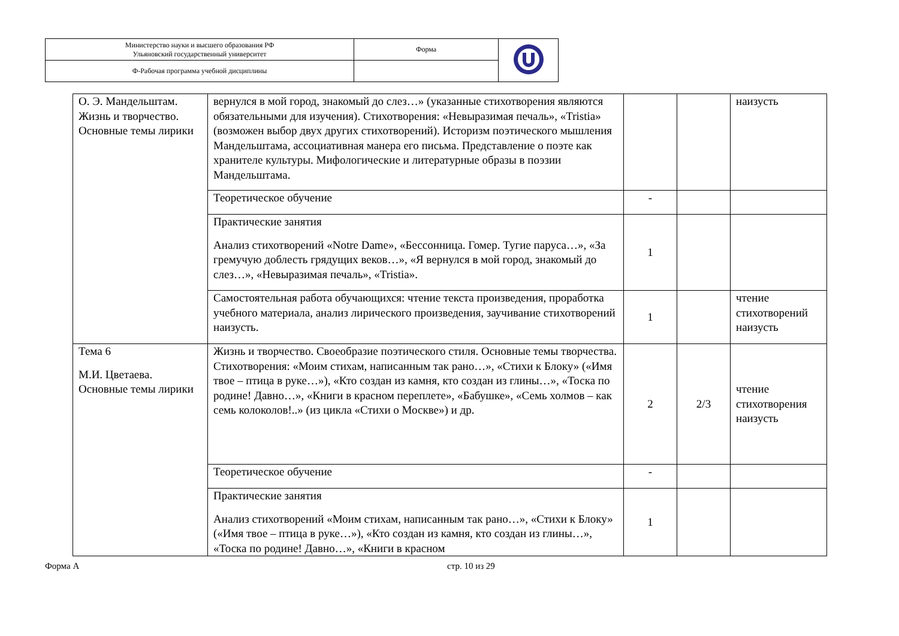| Министерство науки и высшего образования РФ Ульяновский государственный университет | Форма | |
| Ф-Рабочая программа учебной дисциплины | | |
| О. Э. Мандельштам. Жизнь и творчество. Основные темы лирики | вернулся в мой город, знакомый до слез…» (указанные стихотворения являются обязательными для изучения). Стихотворения: «Невыразимая печаль», «Tristia» (возможен выбор двух других стихотворений). Историзм поэтического мышления Мандельштама, ассоциативная манера его письма. Представление о поэте как хранителе культуры. Мифологические и литературные образы в поэзии Мандельштама. | | | наизусть |
| | Теоретическое обучение | - | | |
| | Практические занятия Анализ стихотворений «Notre Dame», «Бессонница. Гомер. Тугие паруса…», «За гремучую доблесть грядущих веков…», «Я вернулся в мой город, знакомый до слез…», «Невыразимая печаль», «Tristia». | 1 | | |
| | Самостоятельная работа обучающихся: чтение текста произведения, проработка учебного материала, анализ лирического произведения, заучивание стихотворений наизусть. | 1 | | чтение стихотворений наизусть |
| Тема 6 М.И. Цветаева. Основные темы лирики | Жизнь и творчество. Своеобразие поэтического стиля. Основные темы творчества. Стихотворения: «Моим стихам, написанным так рано…», «Стихи к Блоку» («Имя твое – птица в руке…»), «Кто создан из камня, кто создан из глины…», «Тоска по родине! Давно…», «Книги в красном переплете», «Бабушке», «Семь холмов – как семь колоколов!..» (из цикла «Стихи о Москве») и др. | 2 | 2/3 | чтение стихотворения наизусть |
| | Теоретическое обучение | - | | |
| | Практические занятия Анализ стихотворений «Моим стихам, написанным так рано…», «Стихи к Блоку» («Имя твое – птица в руке…»), «Кто создан из камня, кто создан из глины…», «Тоска по родине! Давно…», «Книги в красном | 1 | | |
Форма А стр. 10 из 29